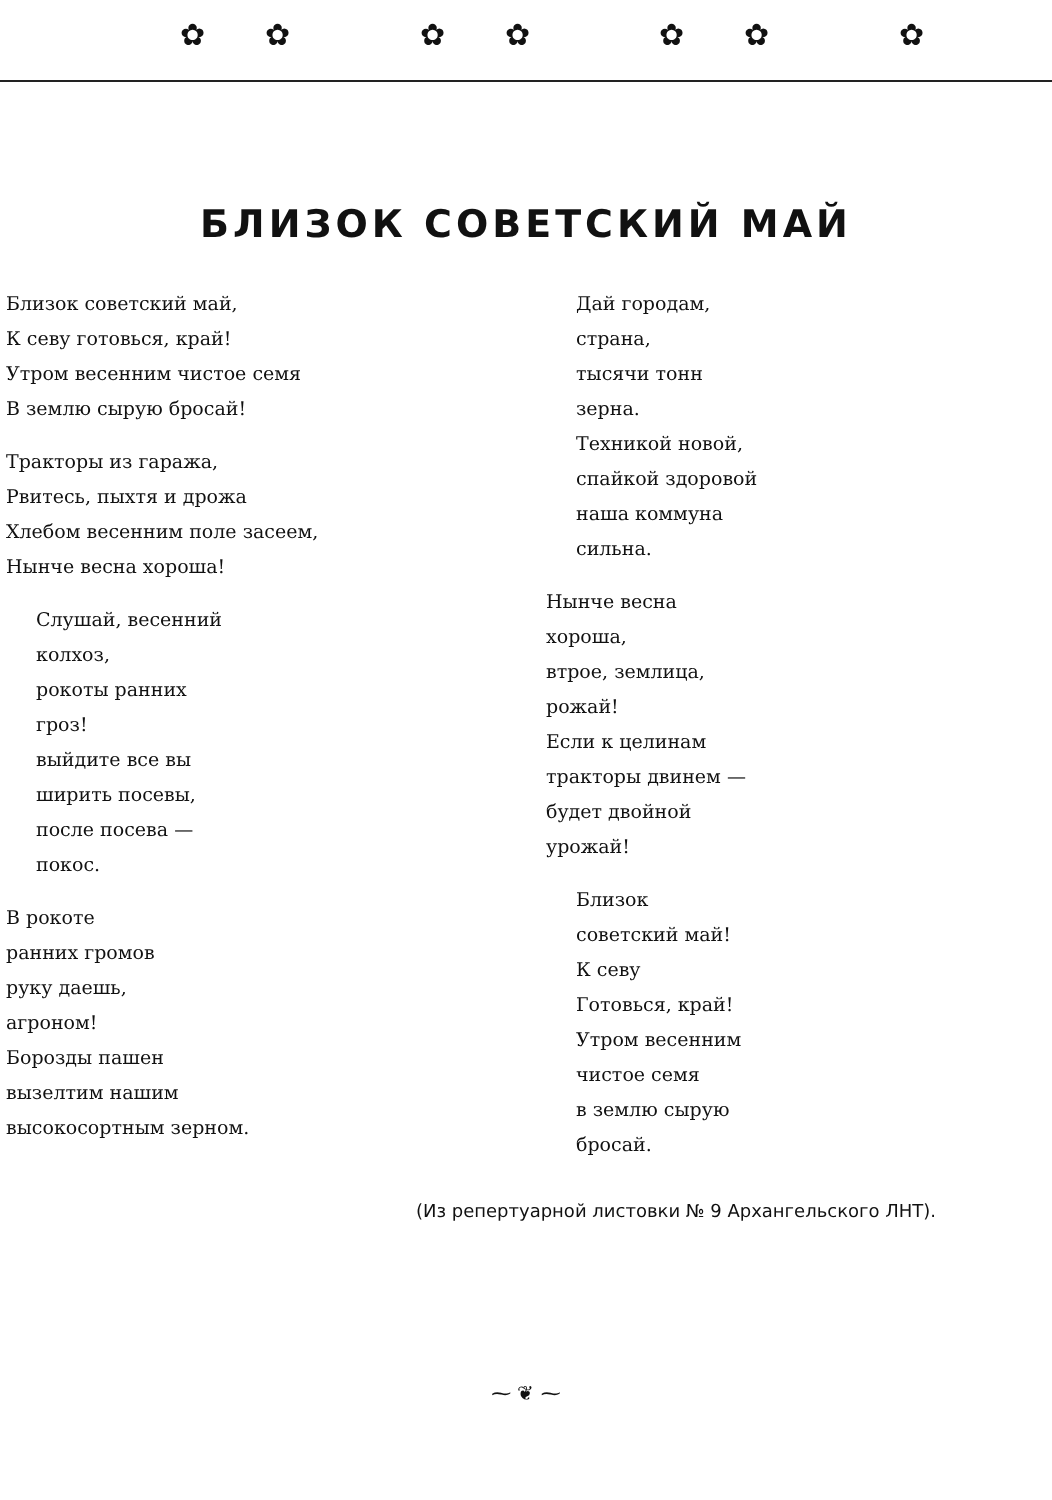✿✿ ✿✿ ✿✿ ✿
БЛИЗОК СОВЕТСКИЙ МАЙ
Близок советский май,
К севу готовься, край!
Утром весенним чистое семя
В землю сырую бросай!
Тракторы из гаража,
Рвитесь, пыхтя и дрожа
Хлебом весенним поле засеем,
Нынче весна хороша!
Слушай, весенний
колхоз,
рокоты ранних
гроз!
выйдите все вы
ширить посевы,
после посева —
покос.
В рокоте
ранних громов
руку даешь,
агроном!
Борозды пашен
вызелтим нашим
высокосортным зерном.
Дай городам,
страна,
тысячи тонн
зерна.
Техникой новой,
спайкой здоровой
наша коммуна
сильна.
Нынче весна
хороша,
втрое, землица,
рожай!
Если к целинам
тракторы двинем —
будет двойной
урожай!
Близок
советский май!
К севу
Готовься, край!
Утром весенним
чистое семя
в землю сырую
бросай.
(Из репертуарной листовки № 9 Архангельского ЛНТ).
⁓ ❦ ⁓